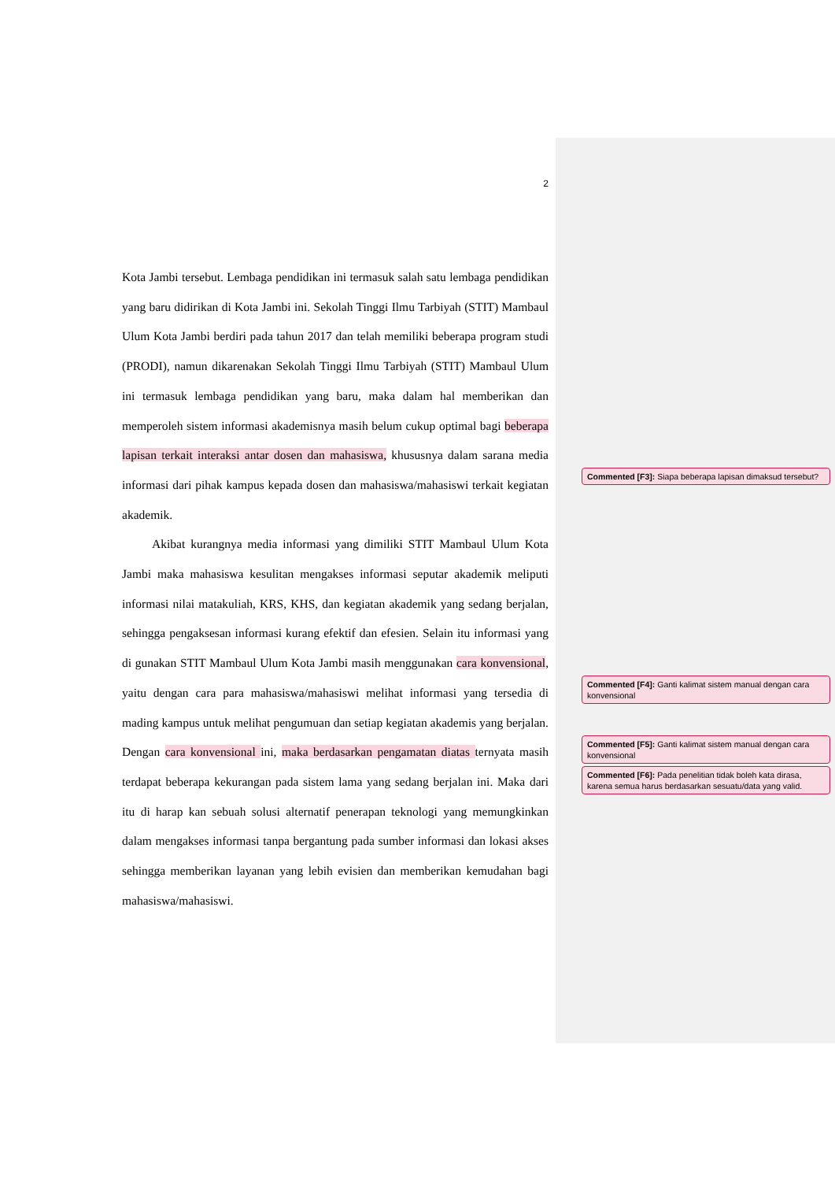2
Kota Jambi tersebut. Lembaga pendidikan ini termasuk salah satu lembaga pendidikan yang baru didirikan di Kota Jambi ini. Sekolah Tinggi Ilmu Tarbiyah (STIT) Mambaul Ulum Kota Jambi berdiri pada tahun 2017 dan telah memiliki beberapa program studi (PRODI), namun dikarenakan Sekolah Tinggi Ilmu Tarbiyah (STIT) Mambaul Ulum ini termasuk lembaga pendidikan yang baru, maka dalam hal memberikan dan memperoleh sistem informasi akademisnya masih belum cukup optimal bagi beberapa lapisan terkait interaksi antar dosen dan mahasiswa, khususnya dalam sarana media informasi dari pihak kampus kepada dosen dan mahasiswa/mahasiswi terkait kegiatan akademik.
Akibat kurangnya media informasi yang dimiliki STIT Mambaul Ulum Kota Jambi maka mahasiswa kesulitan mengakses informasi seputar akademik meliputi informasi nilai matakuliah, KRS, KHS, dan kegiatan akademik yang sedang berjalan, sehingga pengaksesan informasi kurang efektif dan efesien. Selain itu informasi yang di gunakan STIT Mambaul Ulum Kota Jambi masih menggunakan cara konvensional, yaitu dengan cara para mahasiswa/mahasiswi melihat informasi yang tersedia di mading kampus untuk melihat pengumuan dan setiap kegiatan akademis yang berjalan. Dengan cara konvensional ini, maka berdasarkan pengamatan diatas ternyata masih terdapat beberapa kekurangan pada sistem lama yang sedang berjalan ini. Maka dari itu di harap kan sebuah solusi alternatif penerapan teknologi yang memungkinkan dalam mengakses informasi tanpa bergantung pada sumber informasi dan lokasi akses sehingga memberikan layanan yang lebih evisien dan memberikan kemudahan bagi mahasiswa/mahasiswi.
Commented [F3]: Siapa beberapa lapisan dimaksud tersebut?
Commented [F4]: Ganti kalimat sistem manual dengan cara konvensional
Commented [F5]: Ganti kalimat sistem manual dengan cara konvensional
Commented [F6]: Pada penelitian tidak boleh kata dirasa, karena semua harus berdasarkan sesuatu/data yang valid.